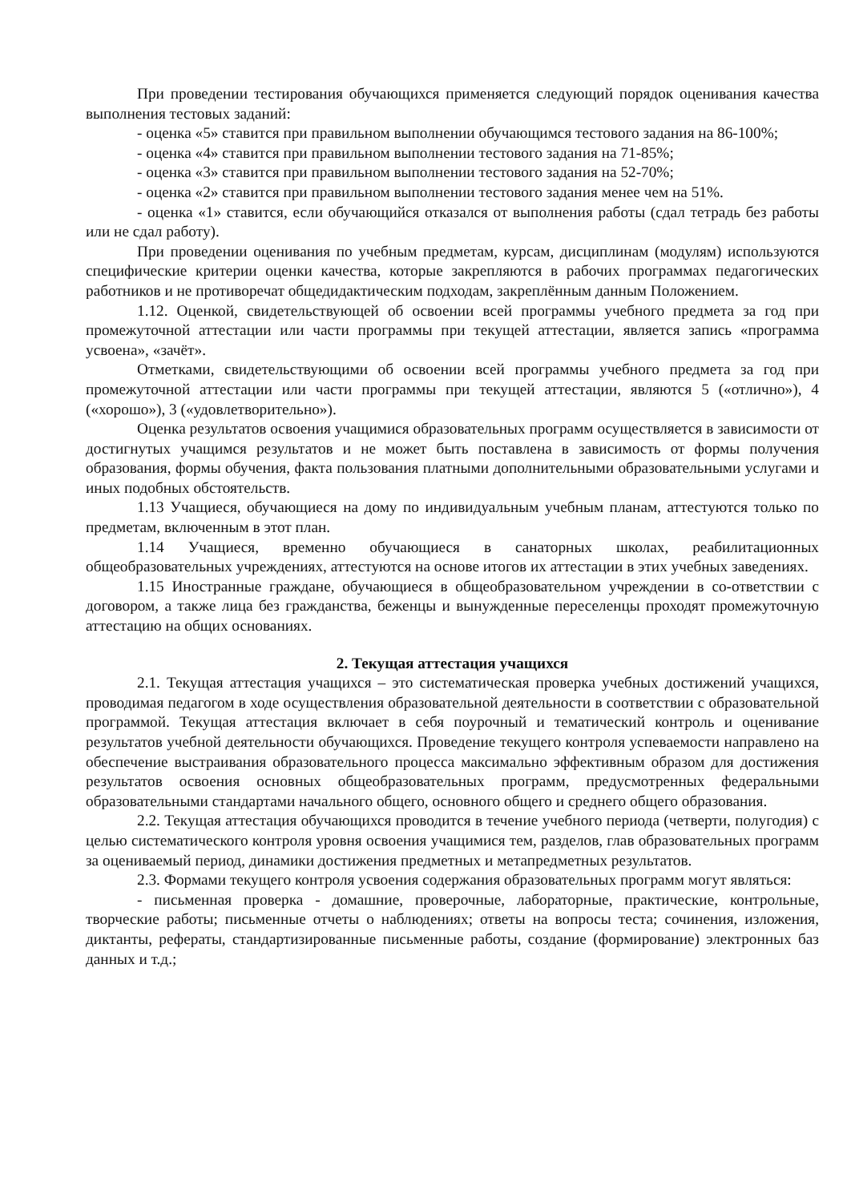При проведении тестирования обучающихся применяется следующий порядок оценивания качества выполнения тестовых заданий:
- оценка «5» ставится при правильном выполнении обучающимся тестового задания на 86-100%;
- оценка «4» ставится при правильном выполнении тестового задания на 71-85%;
- оценка «3» ставится при правильном выполнении тестового задания на 52-70%;
- оценка «2» ставится при правильном выполнении тестового задания менее чем на 51%.
- оценка «1» ставится, если обучающийся отказался от выполнения работы (сдал тетрадь без работы или не сдал работу).
При проведении оценивания по учебным предметам, курсам, дисциплинам (модулям) используются специфические критерии оценки качества, которые закрепляются в рабочих программах педагогических работников и не противоречат общедидактическим подходам, закреплённым данным Положением.
1.12. Оценкой, свидетельствующей об освоении всей программы учебного предмета за год при промежуточной аттестации или части программы при текущей аттестации, является запись «программа усвоена», «зачёт».
Отметками, свидетельствующими об освоении всей программы учебного предмета за год при промежуточной аттестации или части программы при текущей аттестации, являются 5 («отлично»), 4 («хорошо»), 3 («удовлетворительно»).
Оценка результатов освоения учащимися образовательных программ осуществляется в зависимости от достигнутых учащимся результатов и не может быть поставлена в зависимость от формы получения образования, формы обучения, факта пользования платными дополнительными образовательными услугами и иных подобных обстоятельств.
1.13 Учащиеся, обучающиеся на дому по индивидуальным учебным планам, аттестуются только по предметам, включенным в этот план.
1.14 Учащиеся, временно обучающиеся в санаторных школах, реабилитационных общеобразовательных учреждениях, аттестуются на основе итогов их аттестации в этих учебных заведениях.
1.15 Иностранные граждане, обучающиеся в общеобразовательном учреждении в со-ответствии с договором, а также лица без гражданства, беженцы и вынужденные переселенцы проходят промежуточную аттестацию на общих основаниях.
2. Текущая аттестация учащихся
2.1. Текущая аттестация учащихся – это систематическая проверка учебных достижений учащихся, проводимая педагогом в ходе осуществления образовательной деятельности в соответствии с образовательной программой. Текущая аттестация включает в себя поурочный и тематический контроль и оценивание результатов учебной деятельности обучающихся. Проведение текущего контроля успеваемости направлено на обеспечение выстраивания образовательного процесса максимально эффективным образом для достижения результатов освоения основных общеобразовательных программ, предусмотренных федеральными образовательными стандартами начального общего, основного общего и среднего общего образования.
2.2. Текущая аттестация обучающихся проводится в течение учебного периода (четверти, полугодия) с целью систематического контроля уровня освоения учащимися тем, разделов, глав образовательных программ за оцениваемый период, динамики достижения предметных и метапредметных результатов.
2.3. Формами текущего контроля усвоения содержания образовательных программ могут являться:
- письменная проверка - домашние, проверочные, лабораторные, практические, контрольные, творческие работы; письменные отчеты о наблюдениях; ответы на вопросы теста; сочинения, изложения, диктанты, рефераты, стандартизированные письменные работы, создание (формирование) электронных баз данных и т.д.;